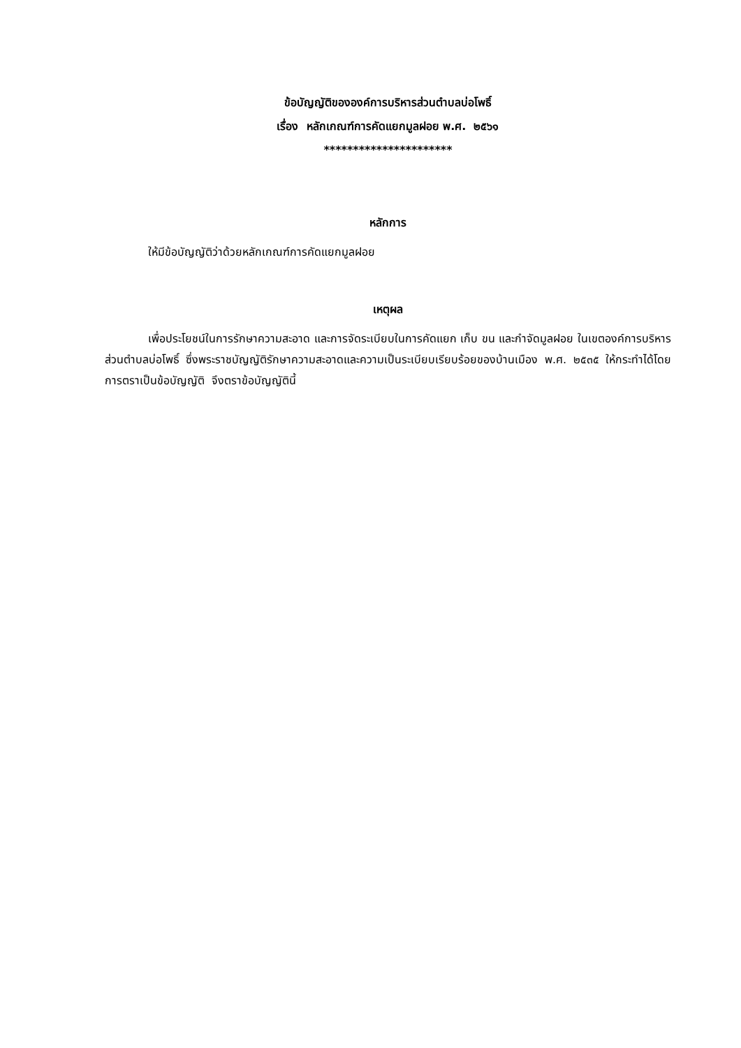ข้อบัญญัติขององค์การบริหารส่วนตำบลบ่อโพธิ์
เรื่อง หลักเกณฑ์การคัดแยกมูลฝอย พ.ศ. ๒๕๖๑
**********************
หลักการ
ให้มีข้อบัญญัติว่าด้วยหลักเกณฑ์การคัดแยกมูลฝอย
เหตุผล
เพื่อประโยชน์ในการรักษาความสะอาด และการจัดระเบียบในการคัดแยก เก็บ ขน และกำจัดมูลฝอย ในเขตองค์การบริหารส่วนตำบลบ่อโพธิ์ ซึ่งพระราชบัญญัติรักษาความสะอาดและความเป็นระเบียบเรียบร้อยของบ้านเมือง พ.ศ. ๒๕๓๕ ให้กระทำได้โดยการตราเป็นข้อบัญญัติ จึงตราข้อบัญญัตินี้